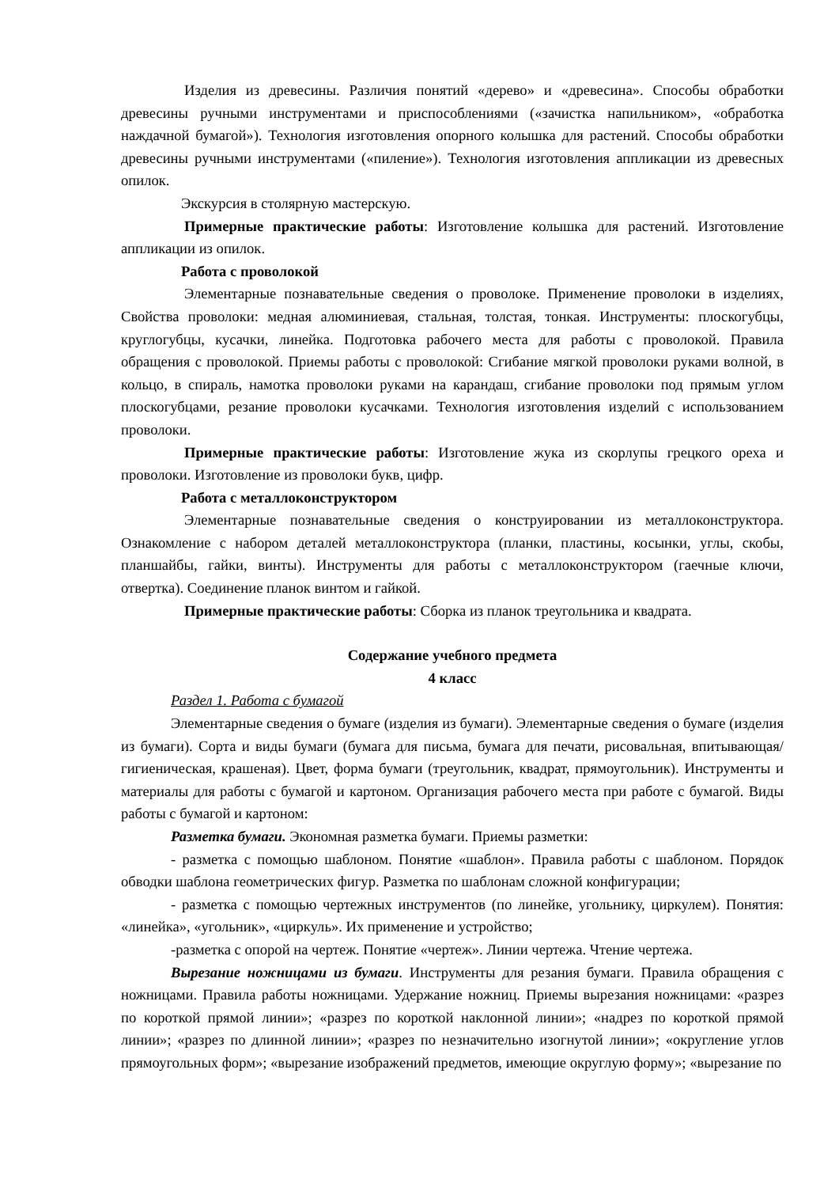Изделия из древесины. Различия понятий «дерево» и «древесина». Способы обработки древесины ручными инструментами и приспособлениями («зачистка напильником», «обработка наждачной бумагой»). Технология изготовления опорного колышка для растений. Способы обработки древесины ручными инструментами («пиление»). Технология изготовления аппликации из древесных опилок.
Экскурсия в столярную мастерскую.
Примерные практические работы: Изготовление колышка для растений. Изготовление аппликации из опилок.
Работа с проволокой
Элементарные познавательные сведения о проволоке. Применение проволоки в изделиях, Свойства проволоки: медная алюминиевая, стальная, толстая, тонкая. Инструменты: плоскогубцы, круглогубцы, кусачки, линейка. Подготовка рабочего места для работы с проволокой. Правила обращения с проволокой. Приемы работы с проволокой: Сгибание мягкой проволоки руками волной, в кольцо, в спираль, намотка проволоки руками на карандаш, сгибание проволоки под прямым углом плоскогубцами, резание проволоки кусачками. Технология изготовления изделий с использованием проволоки.
Примерные практические работы: Изготовление жука из скорлупы грецкого ореха и проволоки. Изготовление из проволоки букв, цифр.
Работа с металлоконструктором
Элементарные познавательные сведения о конструировании из металлоконструктора. Ознакомление с набором деталей металлоконструктора (планки, пластины, косынки, углы, скобы, планшайбы, гайки, винты). Инструменты для работы с металлоконструктором (гаечные ключи, отвертка). Соединение планок винтом и гайкой.
Примерные практические работы: Сборка из планок треугольника и квадрата.
Содержание учебного предмета
4 класс
Раздел 1. Работа с бумагой
Элементарные сведения о бумаге (изделия из бумаги). Элементарные сведения о бумаге (изделия из бумаги). Сорта и виды бумаги (бумага для письма, бумага для печати, рисовальная, впитывающая/гигиеническая, крашеная). Цвет, форма бумаги (треугольник, квадрат, прямоугольник). Инструменты и материалы для работы с бумагой и картоном. Организация рабочего места при работе с бумагой. Виды работы с бумагой и картоном:
Разметка бумаги. Экономная разметка бумаги. Приемы разметки:
- разметка с помощью шаблоном. Понятие «шаблон». Правила работы с шаблоном. Порядок обводки шаблона геометрических фигур. Разметка по шаблонам сложной конфигурации;
- разметка с помощью чертежных инструментов (по линейке, угольнику, циркулем). Понятия: «линейка», «угольник», «циркуль». Их применение и устройство;
-разметка с опорой на чертеж. Понятие «чертеж». Линии чертежа. Чтение чертежа.
Вырезание ножницами из бумаги. Инструменты для резания бумаги. Правила обращения с ножницами. Правила работы ножницами. Удержание ножниц. Приемы вырезания ножницами: «разрез по короткой прямой линии»; «разрез по короткой наклонной линии»; «надрез по короткой прямой линии»; «разрез по длинной линии»; «разрез по незначительно изогнутой линии»; «округление углов прямоугольных форм»; «вырезание изображений предметов, имеющие округлую форму»; «вырезание по